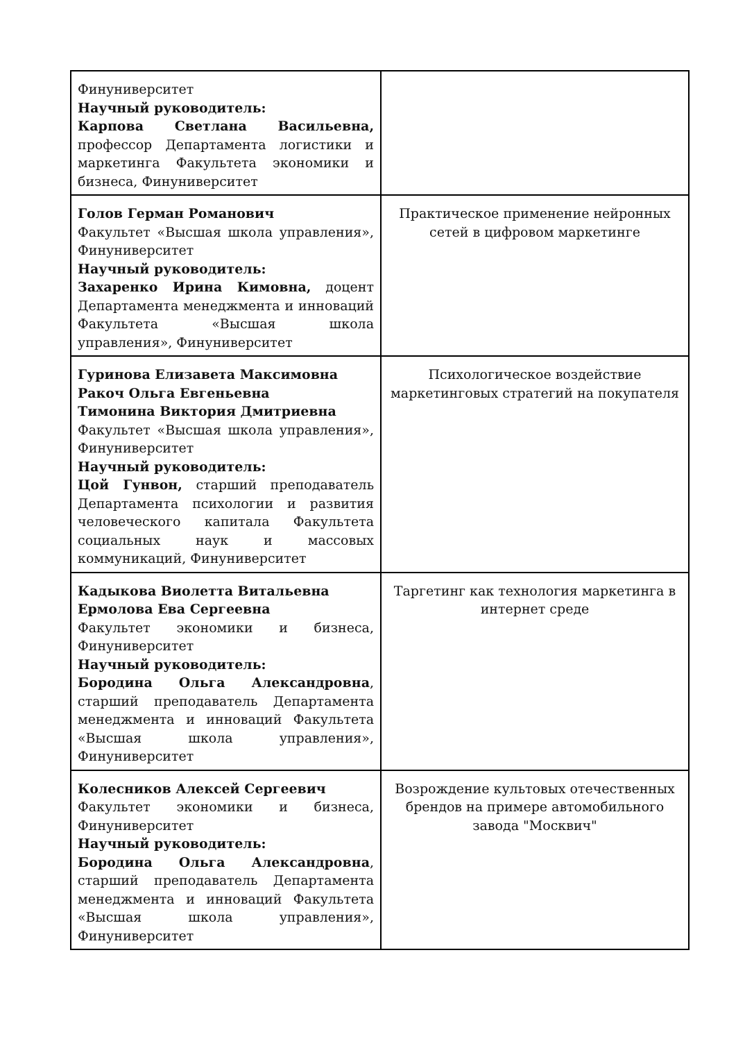| Финуниверситет Научный руководитель: Карпова Светлана Васильевна, профессор Департамента логистики и маркетинга Факультета экономики и бизнеса, Финуниверситет | |
| Голов Герман Романович Факультет «Высшая школа управления», Финуниверситет Научный руководитель: Захаренко Ирина Кимовна, доцент Департамента менеджмента и инноваций Факультета «Высшая школа управления», Финуниверситет | Практическое применение нейронных сетей в цифровом маркетинге |
| Гуринова Елизавета Максимовна Ракоч Ольга Евгеньевна Тимонина Виктория Дмитриевна Факультет «Высшая школа управления», Финуниверситет Научный руководитель: Цой Гунвон, старший преподаватель Департамента психологии и развития человеческого капитала Факультета социальных наук и массовых коммуникаций, Финуниверситет | Психологическое воздействие маркетинговых стратегий на покупателя |
| Кадыкова Виолетта Витальевна Ермолова Ева Сергеевна Факультет экономики и бизнеса, Финуниверситет Научный руководитель: Бородина Ольга Александровна , старший преподаватель Департамента менеджмента и инноваций Факультета «Высшая школа управления», Финуниверситет | Таргетинг как технология маркетинга в интернет среде |
| Колесников Алексей Сергеевич Факультет экономики и бизнеса, Финуниверситет Научный руководитель: Бородина Ольга Александровна , старший преподаватель Департамента менеджмента и инноваций Факультета «Высшая школа управления», Финуниверситет | Возрождение культовых отечественных брендов на примере автомобильного завода "Москвич" |